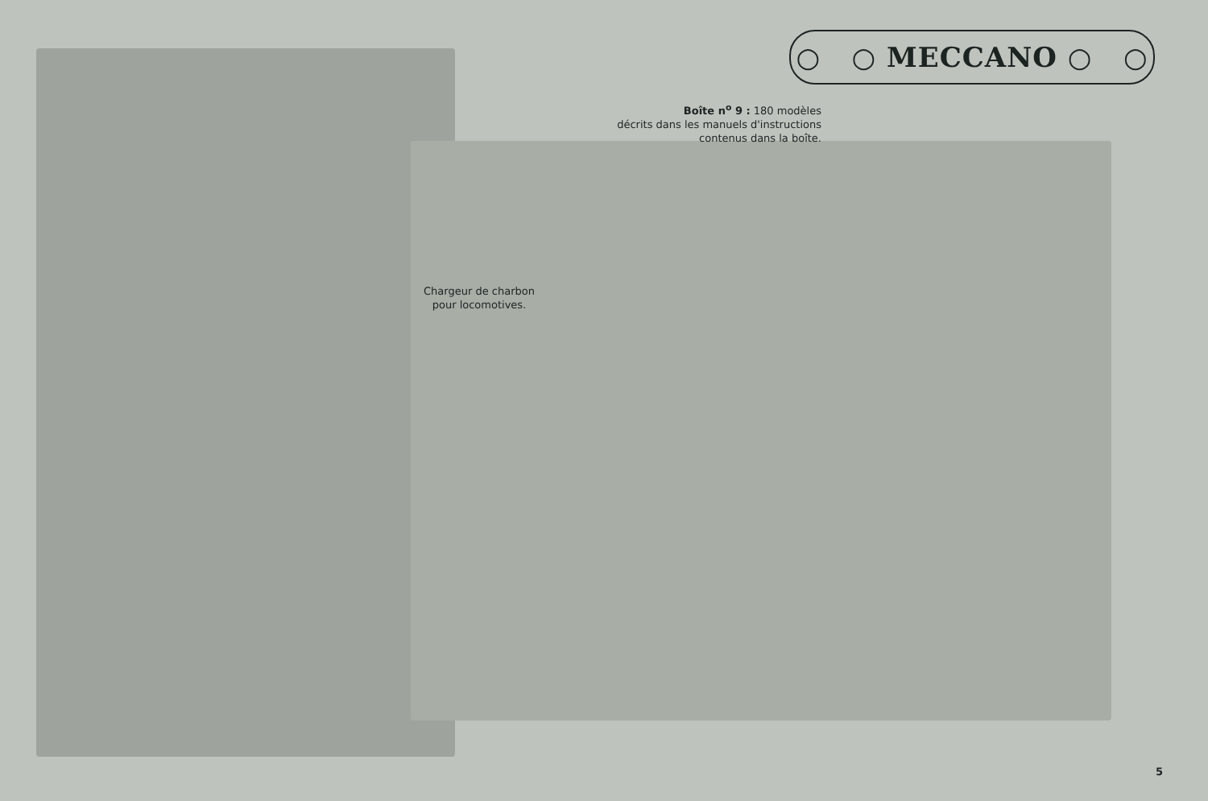○ ○ MECCANO ○ ○
Boîte n<sup>o</sup> 9 : 180 modèles
décrits dans les manuels d'instructions
contenus dans la boîte.
Chargeur de charbon
pour locomotives.
5